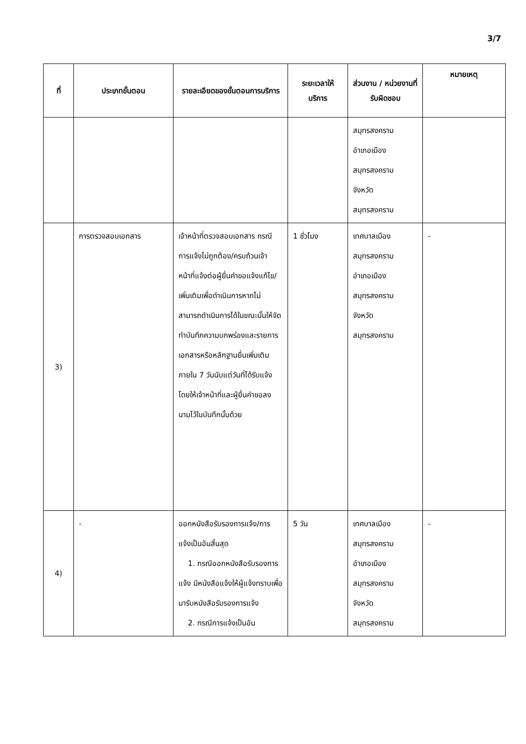3/7
| ที่ | ประเภทขั้นตอน | รายละเอียดของขั้นตอนการบริการ | ระยะเวลาให้บริการ | ส่วนงาน / หน่วยงานที่รับผิดชอบ | หมายเหตุ |
| --- | --- | --- | --- | --- | --- |
| | | | | สมุทรสงคราม อำเภอเมือง สมุทรสงคราม จังหวัด สมุทรสงคราม | |
| 3) | การตรวจสอบเอกสาร | เจ้าหน้าที่ตรวจสอบเอกสาร กรณีการแจ้งไม่ถูกต้อง/ครบถ้วนเจ้าหน้าที่แจ้งต่อผู้ยื่นคำขอแจ้งแก้ไข/เพิ่มเติมเพื่อดำเนินการหากไม่สามารถดำเนินการได้ในขณะนั้นให้จัดทำบันทึกความบกพร่องและรายการเอกสารหรือหลักฐานยื่นเพิ่มเติมภายใน 7 วันนับแต่วันที่ได้รับแจ้งโดยให้เจ้าหน้าที่และผู้ยื่นคำขอลงนามไว้ในบันทึกนั้นด้วย | 1 ชั่วโมง | เทศบาลเมือง สมุทรสงคราม อำเภอเมือง สมุทรสงคราม จังหวัด สมุทรสงคราม | - |
| 4) | - | ออกหนังสือรับรองการแจ้ง/การแจ้งเป็นอันสิ้นสุด 1. กรณีออกหนังสือรับรองการแจ้ง มีหนังสือแจ้งให้ผู้แจ้งทราบเพื่อมารับหนังสือรับรองการแจ้ง 2. กรณีการแจ้งเป็นอัน | 5 วัน | เทศบาลเมือง สมุทรสงคราม อำเภอเมือง สมุทรสงคราม จังหวัด สมุทรสงคราม | - |